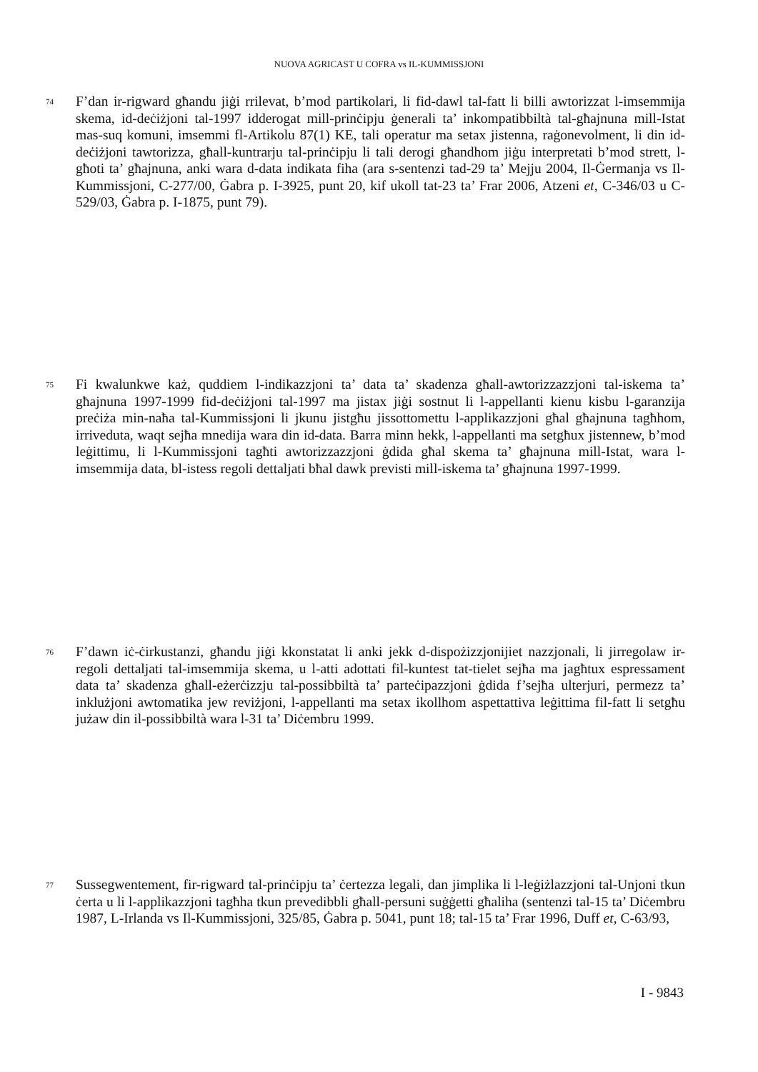NUOVA AGRICAST U COFRA vs IL-KUMMISSJONI
74
F’dan ir-rigward għandu jiġi rrilevat, b’mod partikolari, li fid-dawl tal-fatt li billi awtorizzat l-imsemmija skema, id-deċiżjoni tal-1997 idderogat mill-prinċipju ġenerali ta’ inkompatibbiltà tal-għajnuna mill-Istat mas-suq komuni, imsemmi fl-Artikolu 87(1) KE, tali operatur ma setax jistenna, raġonevolment, li din id-deċiżjoni tawtorizza, għall-kuntrarju tal-prinċipju li tali derogi għandhom jiġu interpretati b’mod strett, l-għoti ta’ għajnuna, anki wara d-data indikata fiha (ara s-sentenzi tad-29 ta’ Mejju 2004, Il-Ġermanja vs Il-Kummissjoni, C-277/00, Ġabra p. I-3925, punt 20, kif ukoll tat-23 ta’ Frar 2006, Atzeni et, C-346/03 u C-529/03, Ġabra p. I-1875, punt 79).
75
Fi kwalunkwe każ, quddiem l-indikazzjoni ta’ data ta’ skadenza għall-awtorizzazzjoni tal-iskema ta’ għajnuna 1997-1999 fid-deċiżjoni tal-1997 ma jistax jiġi sostnut li l-appellanti kienu kisbu l-garanzija preċiża min-naħa tal-Kummissjoni li jkunu jistgħu jissottomettu l-applikazzjoni għal għajnuna tagħhom, irriveduta, waqt sejħa mnedija wara din id-data. Barra minn hekk, l-appellanti ma setgħux jistennew, b’mod leġittimu, li l-Kummissjoni tagħti awtorizzazzjoni ġdida għal skema ta’ għajnuna mill-Istat, wara l-imsemmija data, bl-istess regoli dettaljati bħal dawk previsti mill-iskema ta’ għajnuna 1997-1999.
76
F’dawn iċ-ċirkustanzi, għandu jiġi kkonstatat li anki jekk d-dispożizzjonijiet nazzjonali, li jirregolaw ir-regoli dettaljati tal-imsemmija skema, u l-atti adottati fil-kuntest tat-tielet sejħa ma jagħtux espressament data ta’ skadenza għall-eżerċizzju tal-possibbiltà ta’ parteċipazzjoni ġdida f’sejħa ulterjuri, permezz ta’ inklużjoni awtomatika jew reviżjoni, l-appellanti ma setax ikollhom aspettattiva leġittima fil-fatt li setgħu jużaw din il-possibbiltà wara l-31 ta’ Diċembru 1999.
77
Sussegwentement, fir-rigward tal-prinċipju ta’ ċertezza legali, dan jimplika li l-leġiżlazzjoni tal-Unjoni tkun ċerta u li l-applikazzjoni tagħha tkun prevedibbli għall-persuni suġġetti għaliha (sentenzi tal-15 ta’ Diċembru 1987, L-Irlanda vs Il-Kummissjoni, 325/85, Ġabra p. 5041, punt 18; tal-15 ta’ Frar 1996, Duff et, C-63/93,
I - 9843